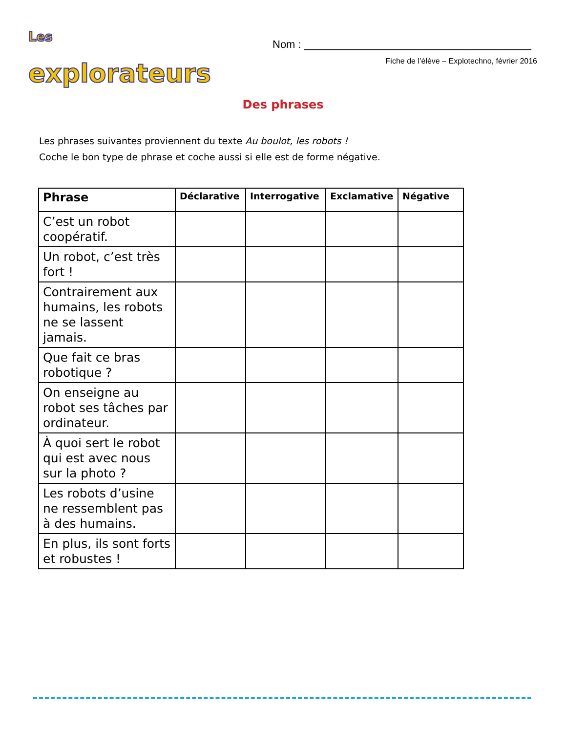Les
explorateurs
Nom : ______________________________________
Fiche de l’élève – Explotechno, février 2016
Des phrases
Les phrases suivantes proviennent du texte Au boulot, les robots !
Coche le bon type de phrase et coche aussi si elle est de forme négative.
| Phrase | Déclarative | Interrogative | Exclamative | Négative |
| --- | --- | --- | --- | --- |
| C’est un robot coopératif. | | | | |
| Un robot, c’est très fort ! | | | | |
| Contrairement aux humains, les robots ne se lassent jamais. | | | | |
| Que fait ce bras robotique ? | | | | |
| On enseigne au robot ses tâches par ordinateur. | | | | |
| À quoi sert le robot qui est avec nous sur la photo ? | | | | |
| Les robots d’usine ne ressemblent pas à des humains. | | | | |
| En plus, ils sont forts et robustes ! | | | | |